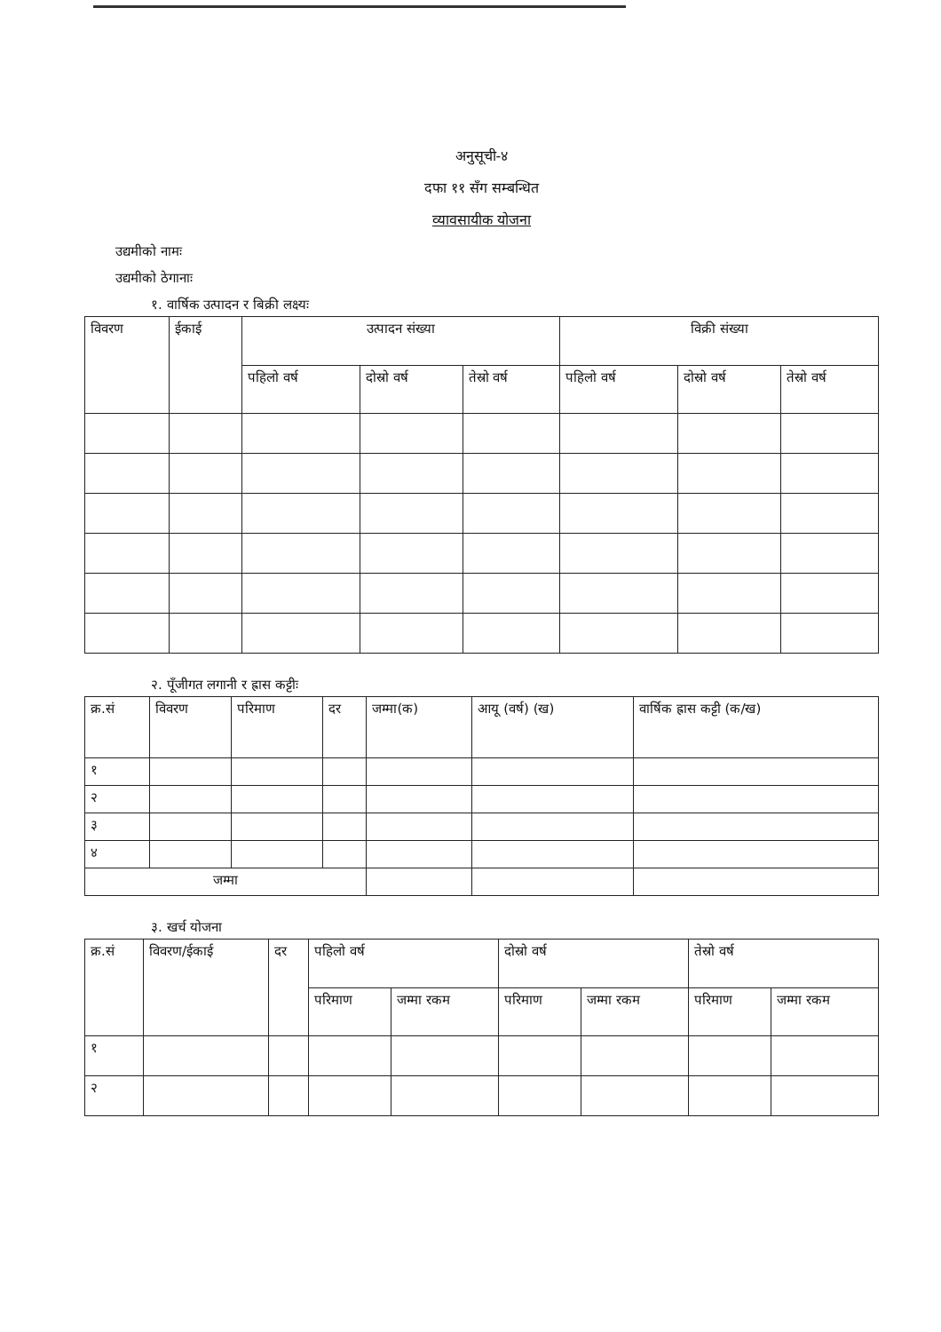अनुसूची-४
दफा ११ सँग सम्बन्धित
व्यावसायीक योजना
उद्यमीको नामः
उद्यमीको ठेगानाः
१. वार्षिक उत्पादन र बिक्री लक्ष्यः
| विवरण | ईकाई | उत्पादन संख्या | | | विक्री संख्या | | |
| --- | --- | --- | --- | --- | --- | --- | --- |
| | | पहिलो वर्ष | दोस्रो वर्ष | तेस्रो वर्ष | पहिलो वर्ष | दोस्रो वर्ष | तेस्रो वर्ष |
२. पूँजीगत लगानी र ह्रास कट्टीः
| क्र.सं | विवरण | परिमाण | दर | जम्मा(क) | आयू (वर्ष) (ख) | वार्षिक ह्रास कट्टी (क/ख) |
| --- | --- | --- | --- | --- | --- | --- |
| १ | | | | | | |
| २ | | | | | | |
| ३ | | | | | | |
| ४ | | | | | | |
| जम्मा | | | | | | |
३. खर्च योजना
| क्र.सं | विवरण/ईकाई | दर | पहिलो वर्ष | | दोस्रो वर्ष | | तेस्रो वर्ष | |
| --- | --- | --- | --- | --- | --- | --- | --- | --- |
| | | | परिमाण | जम्मा रकम | परिमाण | जम्मा रकम | परिमाण | जम्मा रकम |
| १ | | | | | | | | |
| २ | | | | | | | | |